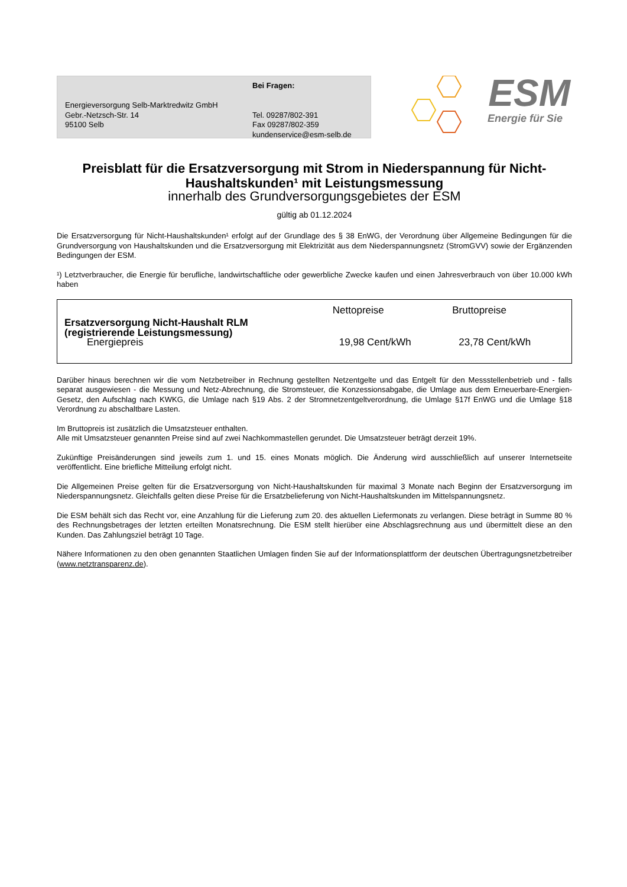Energieversorgung Selb-Marktredwitz GmbH
Gebr.-Netzsch-Str. 14
95100 Selb
Bei Fragen:
Tel. 09287/802-391
Fax 09287/802-359
kundenservice@esm-selb.de
ESM
Energie für Sie
Preisblatt für die Ersatzversorgung mit Strom in Niederspannung für Nicht-Haushaltskunden¹ mit Leistungsmessung
innerhalb des Grundversorgungsgebietes der ESM
gültig ab 01.12.2024
Die Ersatzversorgung für Nicht-Haushaltskunden¹ erfolgt auf der Grundlage des § 38 EnWG, der Verordnung über Allgemeine Bedingungen für die Grundversorgung von Haushaltskunden und die Ersatzversorgung mit Elektrizität aus dem Niederspannungsnetz (StromGVV) sowie der Ergänzenden Bedingungen der ESM.
¹) Letztverbraucher, die Energie für berufliche, landwirtschaftliche oder gewerbliche Zwecke kaufen und einen Jahresverbrauch von über 10.000 kWh haben
| | Nettopreise | Bruttopreise |
| Ersatzversorgung Nicht-Haushalt RLM (registrierende Leistungsmessung) Energiepreis | 19,98 Cent/kWh | 23,78 Cent/kWh |
Darüber hinaus berechnen wir die vom Netzbetreiber in Rechnung gestellten Netzentgelte und das Entgelt für den Messstellenbetrieb und - falls separat ausgewiesen - die Messung und Netz-Abrechnung, die Stromsteuer, die Konzessionsabgabe, die Umlage aus dem Erneuerbare-Energien-Gesetz, den Aufschlag nach KWKG, die Umlage nach §19 Abs. 2 der Stromnetzentgeltverordnung, die Umlage §17f EnWG und die Umlage §18 Verordnung zu abschaltbare Lasten.
Im Bruttopreis ist zusätzlich die Umsatzsteuer enthalten.
Alle mit Umsatzsteuer genannten Preise sind auf zwei Nachkommastellen gerundet. Die Umsatzsteuer beträgt derzeit 19%.
Zukünftige Preisänderungen sind jeweils zum 1. und 15. eines Monats möglich. Die Änderung wird ausschließlich auf unserer Internetseite veröffentlicht. Eine briefliche Mitteilung erfolgt nicht.
Die Allgemeinen Preise gelten für die Ersatzversorgung von Nicht-Haushaltskunden für maximal 3 Monate nach Beginn der Ersatzversorgung im Niederspannungsnetz. Gleichfalls gelten diese Preise für die Ersatzbelieferung von Nicht-Haushaltskunden im Mittelspannungsnetz.
Die ESM behält sich das Recht vor, eine Anzahlung für die Lieferung zum 20. des aktuellen Liefermonats zu verlangen. Diese beträgt in Summe 80 % des Rechnungsbetrages der letzten erteilten Monatsrechnung. Die ESM stellt hierüber eine Abschlagsrechnung aus und übermittelt diese an den Kunden. Das Zahlungsziel beträgt 10 Tage.
Nähere Informationen zu den oben genannten Staatlichen Umlagen finden Sie auf der Informationsplattform der deutschen Übertragungsnetzbetreiber (www.netztransparenz.de).